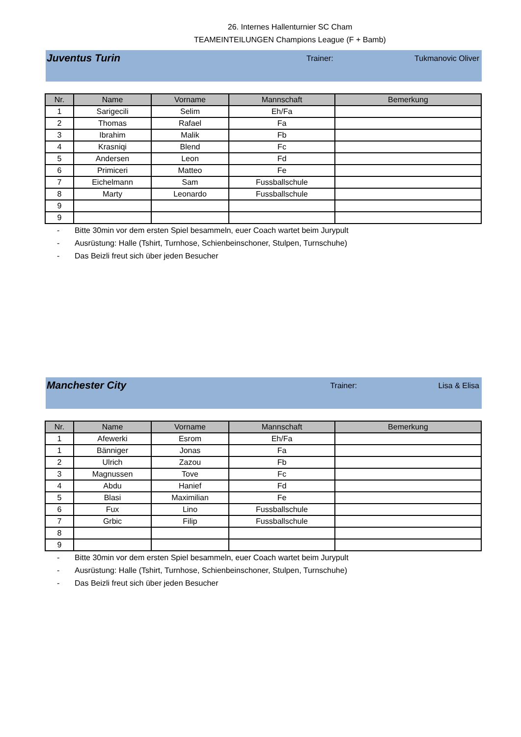26. Internes Hallenturnier SC Cham
TEAMEINTEILUNGEN Champions League (F + Bamb)
Juventus Turin
Trainer: Tukmanovic Oliver
| Nr. | Name | Vorname | Mannschaft | Bemerkung |
| --- | --- | --- | --- | --- |
| 1 | Sarigecili | Selim | Eh/Fa | |
| 2 | Thomas | Rafael | Fa | |
| 3 | Ibrahim | Malik | Fb | |
| 4 | Krasniqi | Blend | Fc | |
| 5 | Andersen | Leon | Fd | |
| 6 | Primiceri | Matteo | Fe | |
| 7 | Eichelmann | Sam | Fussballschule | |
| 8 | Marty | Leonardo | Fussballschule | |
| 9 | | | | |
| 9 | | | | |
- Bitte 30min vor dem ersten Spiel besammeln, euer Coach wartet beim Jurypult
- Ausrüstung: Halle (Tshirt, Turnhose, Schienbeinschoner, Stulpen, Turnschuhe)
- Das Beizli freut sich über jeden Besucher
Manchester City
Trainer: Lisa & Elisa
| Nr. | Name | Vorname | Mannschaft | Bemerkung |
| --- | --- | --- | --- | --- |
| 1 | Afewerki | Esrom | Eh/Fa | |
| 1 | Bänniger | Jonas | Fa | |
| 2 | Ulrich | Zazou | Fb | |
| 3 | Magnussen | Tove | Fc | |
| 4 | Abdu | Hanief | Fd | |
| 5 | Blasi | Maximilian | Fe | |
| 6 | Fux | Lino | Fussballschule | |
| 7 | Grbic | Filip | Fussballschule | |
| 8 | | | | |
| 9 | | | | |
- Bitte 30min vor dem ersten Spiel besammeln, euer Coach wartet beim Jurypult
- Ausrüstung: Halle (Tshirt, Turnhose, Schienbeinschoner, Stulpen, Turnschuhe)
- Das Beizli freut sich über jeden Besucher